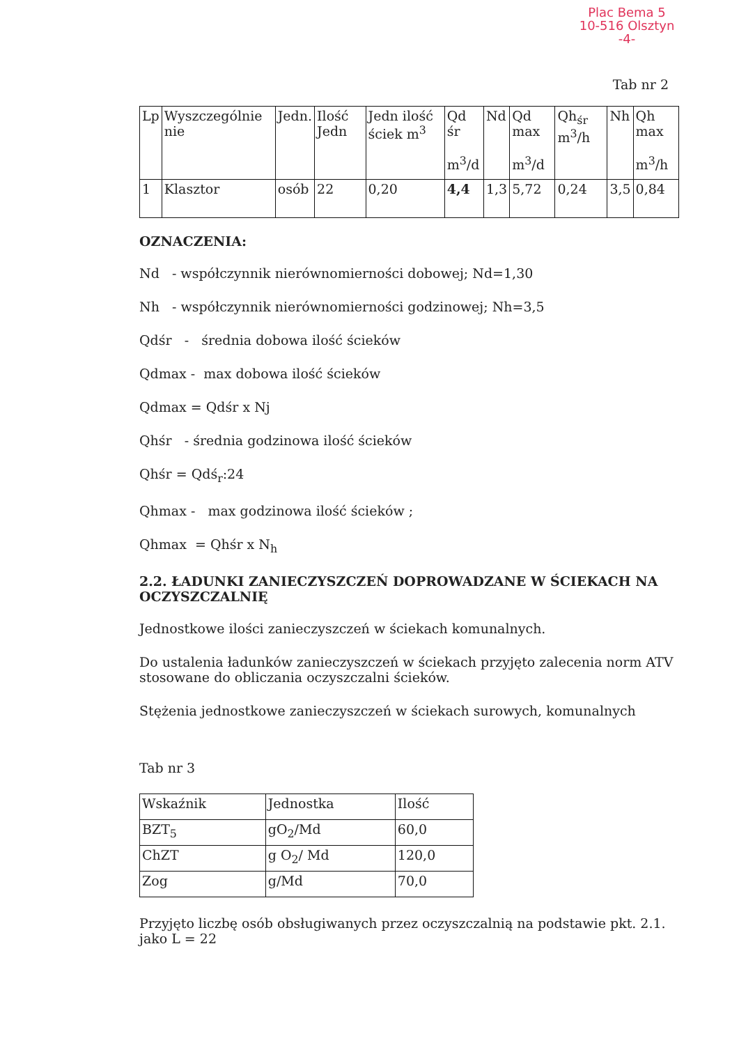Plac Bema 5
10-516 Olsztyn
-4-
Tab nr 2
| Lp | Wyszczególnie nie | Jedn. | Ilość Jedn | Jedn ilość ściek m<sup>3</sup> | Qd śr m<sup>3</sup>/d | Nd | Qd max m<sup>3</sup>/d | Qh<sub>śr</sub> m<sup>3</sup>/h | Nh | Qh max m<sup>3</sup>/h |
| --- | --- | --- | --- | --- | --- | --- | --- | --- | --- | --- |
| 1 | Klasztor | osób | 22 | 0,20 | 4,4 | 1,3 | 5,72 | 0,24 | 3,5 | 0,84 |
OZNACZENIA:
Nd - współczynnik nierównomierności dobowej; Nd=1,30
Nh - współczynnik nierównomierności godzinowej; Nh=3,5
Qdśr - średnia dobowa ilość ścieków
Qdmax - max dobowa ilość ścieków
Qdmax = Qdśr x Nj
Qhśr - średnia godzinowa ilość ścieków
Qhśr = Qdś<sub>r</sub>:24
Qhmax - max godzinowa ilość ścieków ;
Qhmax = Qhśr x N<sub>h</sub>
2.2. ŁADUNKI ZANIECZYSZCZEŃ DOPROWADZANE W ŚCIEKACH NA OCZYSZCZALNIĘ
Jednostkowe ilości zanieczyszczeń w ściekach komunalnych.
Do ustalenia ładunków zanieczyszczeń w ściekach przyjęto zalecenia norm ATV stosowane do obliczania oczyszczalni ścieków.
Stężenia jednostkowe zanieczyszczeń w ściekach surowych, komunalnych
Tab nr 3
| Wskaźnik | Jednostka | Ilość |
| --- | --- | --- |
| BZT<sub>5</sub> | gO<sub>2</sub>/Md | 60,0 |
| ChZT | g O<sub>2</sub>/ Md | 120,0 |
| Zog | g/Md | 70,0 |
Przyjęto liczbę osób obsługiwanych przez oczyszczalnią na podstawie pkt. 2.1. jako L = 22